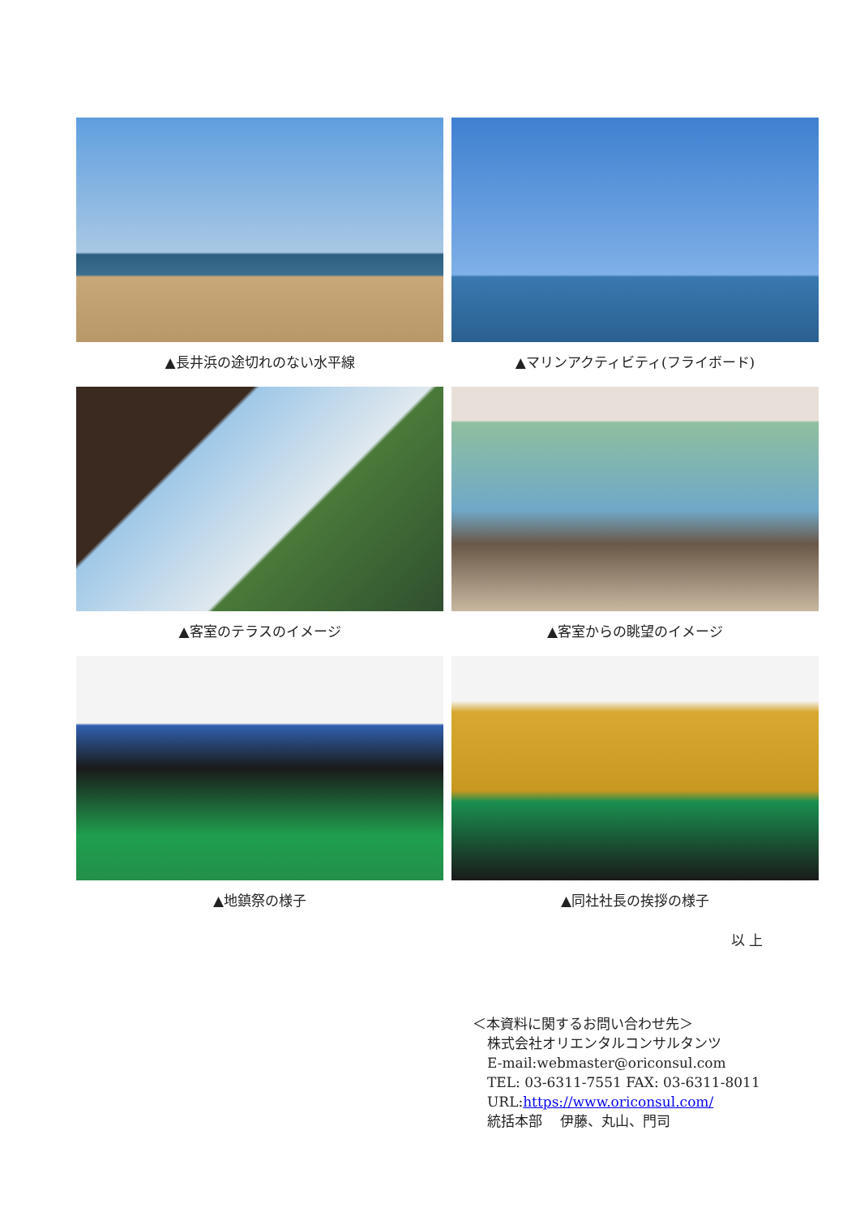▲長井浜の途切れのない水平線
▲マリンアクティビティ(フライボード)
▲客室のテラスのイメージ
▲客室からの眺望のイメージ
▲地鎮祭の様子
▲同社社長の挨拶の様子
以 上
＜本資料に関するお問い合わせ先＞
株式会社オリエンタルコンサルタンツ
E-mail:webmaster@oriconsul.com
TEL: 03-6311-7551 FAX: 03-6311-8011
URL:https://www.oriconsul.com/
統括本部　 伊藤、丸山、門司